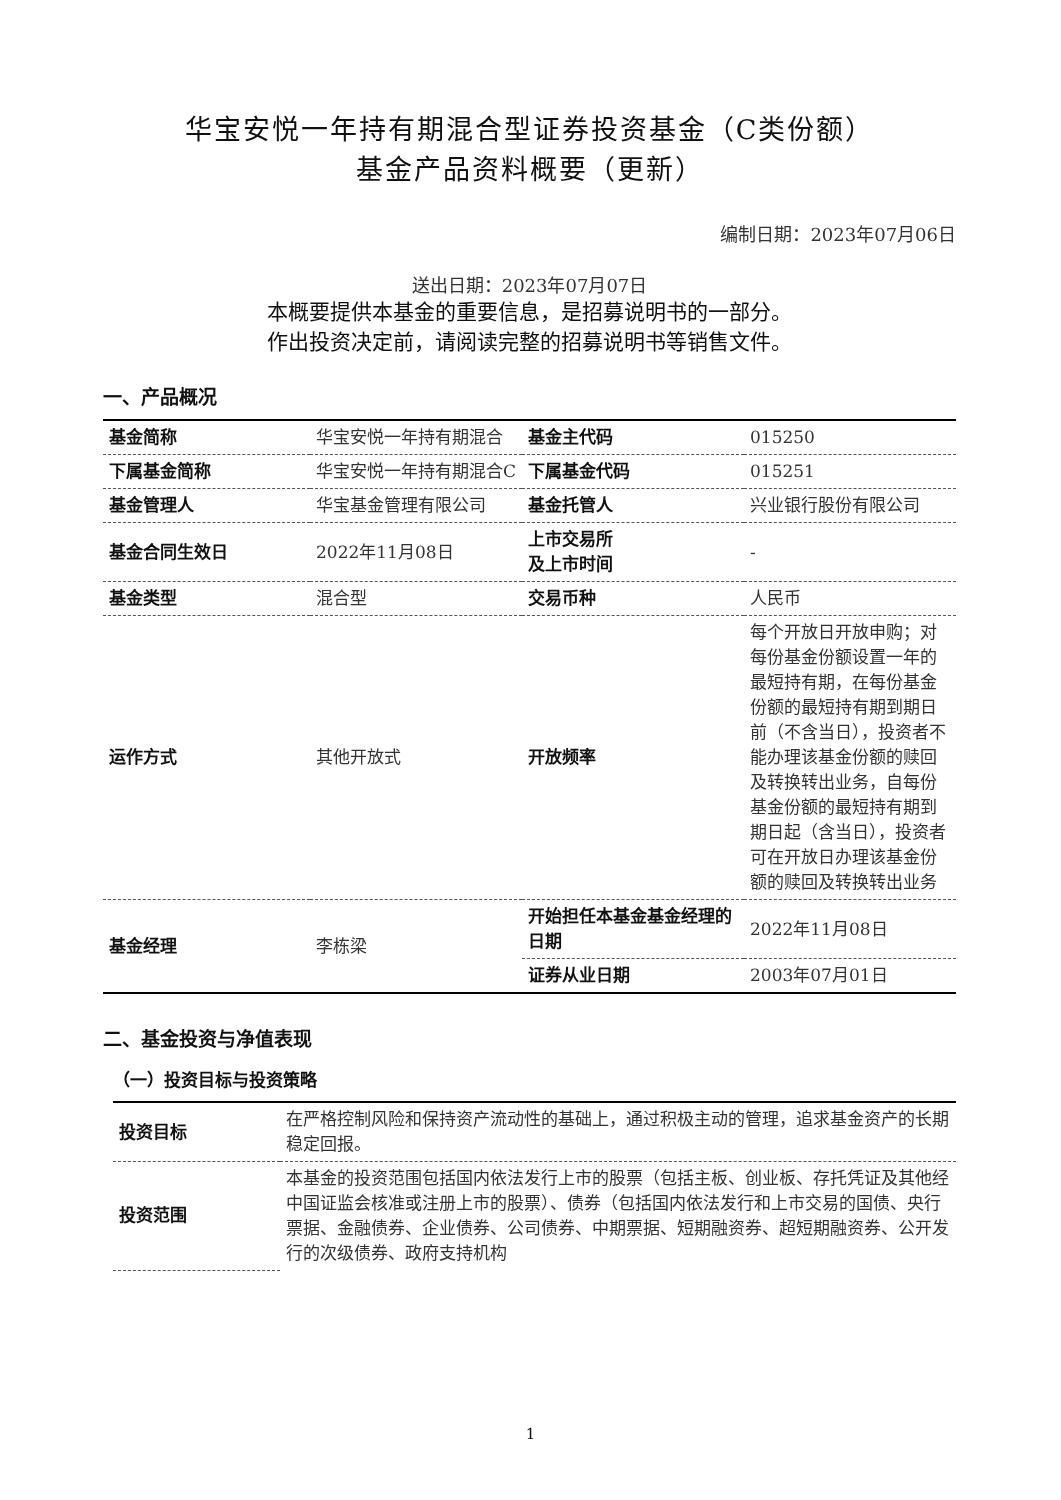华宝安悦一年持有期混合型证券投资基金（C类份额）
基金产品资料概要（更新）
编制日期：2023年07月06日
送出日期：2023年07月07日
本概要提供本基金的重要信息，是招募说明书的一部分。
作出投资决定前，请阅读完整的招募说明书等销售文件。
一、产品概况
| 基金简称 | 华宝安悦一年持有期混合 | 基金主代码 | 015250 |
| 下属基金简称 | 华宝安悦一年持有期混合C | 下属基金代码 | 015251 |
| 基金管理人 | 华宝基金管理有限公司 | 基金托管人 | 兴业银行股份有限公司 |
| 基金合同生效日 | 2022年11月08日 | 上市交易所 及上市时间 | - |
| 基金类型 | 混合型 | 交易币种 | 人民币 |
| 运作方式 | 其他开放式 | 开放频率 | 每个开放日开放申购；对每份基金份额设置一年的最短持有期，在每份基金份额的最短持有期到期日前（不含当日），投资者不能办理该基金份额的赎回及转换转出业务，自每份基金份额的最短持有期到期日起（含当日），投资者可在开放日办理该基金份额的赎回及转换转出业务 |
| 基金经理 | 李栋梁 | 开始担任本基金基金经理的日期 | 2022年11月08日 |
| | | 证券从业日期 | 2003年07月01日 |
二、基金投资与净值表现
（一）投资目标与投资策略
| 投资目标 | 在严格控制风险和保持资产流动性的基础上，通过积极主动的管理，追求基金资产的长期稳定回报。 |
| 投资范围 | 本基金的投资范围包括国内依法发行上市的股票（包括主板、创业板、存托凭证及其他经中国证监会核准或注册上市的股票）、债券（包括国内依法发行和上市交易的国债、央行票据、金融债券、企业债券、公司债券、中期票据、短期融资券、超短期融资券、公开发行的次级债券、政府支持机构 |
1